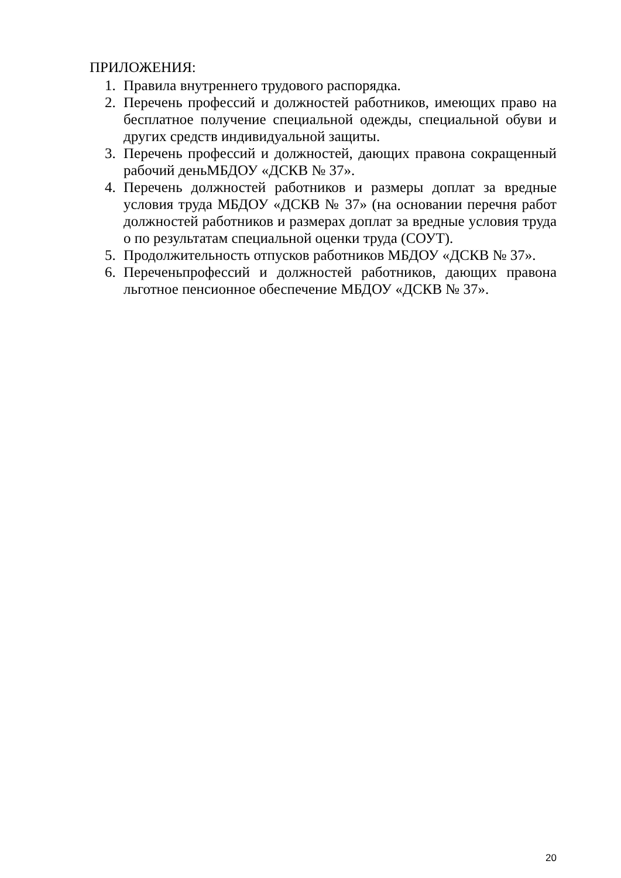ПРИЛОЖЕНИЯ:
1. Правила внутреннего трудового распорядка.
2. Перечень профессий и должностей работников, имеющих право на бесплатное получение специальной одежды, специальной обуви и других средств индивидуальной защиты.
3. Перечень профессий и должностей, дающих правона сокращенный рабочий деньМБДОУ «ДСКВ № 37».
4. Перечень должностей работников и размеры доплат за вредные условия труда МБДОУ «ДСКВ № 37» (на основании перечня работ должностей работников и размерах доплат за вредные условия труда о по результатам специальной оценки труда (СОУТ).
5. Продолжительность отпусков работников МБДОУ «ДСКВ № 37».
6. Переченьпрофессий и должностей работников, дающих правона льготное пенсионное обеспечение МБДОУ «ДСКВ № 37».
20